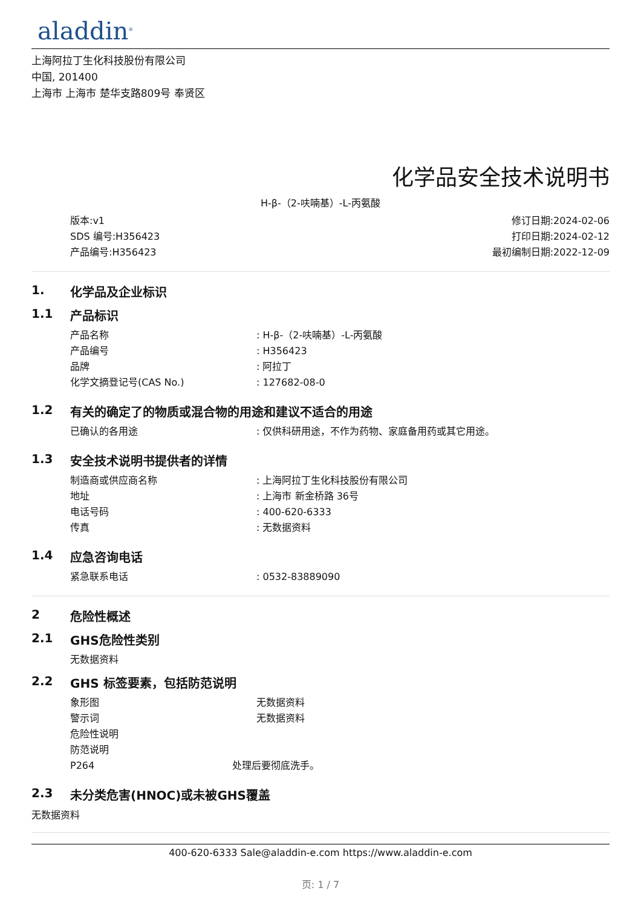aladdin<sup>®</sup>
上海阿拉丁生化科技股份有限公司
中国, 201400
上海市 上海市 楚华支路809号 奉贤区
化学品安全技术说明书
H-β-（2-呋喃基）-L-丙氨酸
版本:v1
SDS 编号:H356423
产品编号:H356423
修订日期:2024-02-06
打印日期:2024-02-12
最初编制日期:2022-12-09
1. 化学品及企业标识
1.1 产品标识
产品名称: H-β-（2-呋喃基）-L-丙氨酸
产品编号: H356423
品牌: 阿拉丁
化学文摘登记号(CAS No.): 127682-08-0
1.2 有关的确定了的物质或混合物的用途和建议不适合的用途
已确认的各用途: 仅供科研用途，不作为药物、家庭备用药或其它用途。
1.3 安全技术说明书提供者的详情
制造商或供应商名称: 上海阿拉丁生化科技股份有限公司
地址: 上海市 新金桥路 36号
电话号码: 400-620-6333
传真: 无数据资料
1.4 应急咨询电话
紧急联系电话: 0532-83889090
2 危险性概述
2.1 GHS危险性类别
无数据资料
2.2 GHS 标签要素，包括防范说明
象形图 无数据资料
警示词 无数据资料
危险性说明
防范说明
P264 处理后要彻底洗手。
2.3 未分类危害(HNOC)或未被GHS覆盖
无数据资料
400-620-6333 Sale@aladdin-e.com https://www.aladdin-e.com
页: 1 / 7